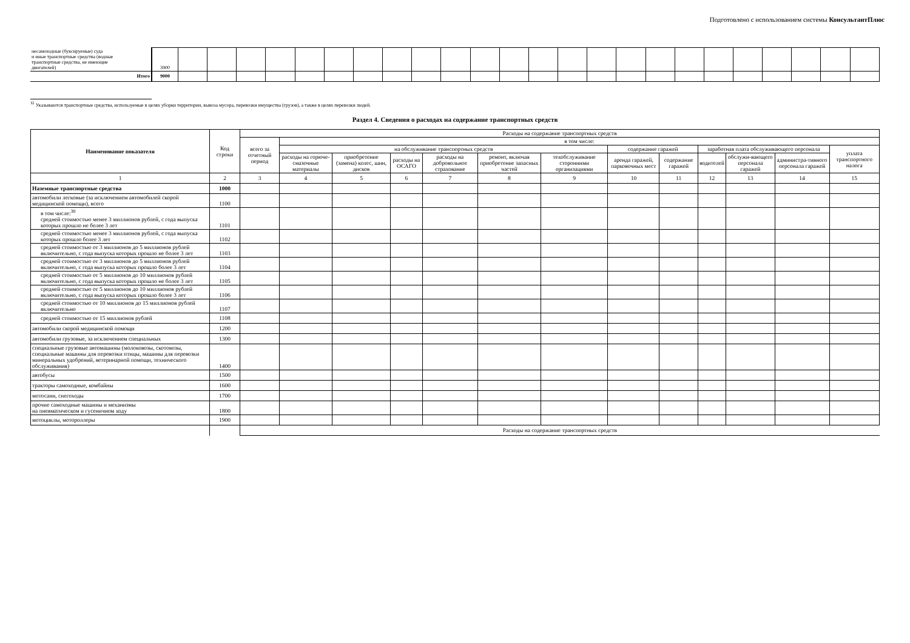Подготовлено с использованием системы КонсультантПлюс
| несамоходные (буксируемые) суда и иные транспортные средства (водные транспортные средства, не имеющие двигателей) | 3900 | | | | | | | | | | | | | | | | | | | | | | | | |
| Итого | 9000 | | | | | | | | | | | | | | | | | | | | | | | | |
<sup>32</sup> Указываются транспортные средства, используемые в целях уборки территории, вывоза мусора, перевозки имущества (грузов), а также в целях перевозки людей.
Раздел 4. Сведения о расходах на содержание транспортных средств
| Наименование показателя | Код строки | Расходы на содержание транспортных средств | | | | | | | | | | | | |
| --- | --- | --- | --- | --- | --- | --- | --- | --- | --- | --- | --- | --- | --- | --- |
| | | всего за отчетный период | в том числе: | | | | | | | | | | | |
| | | | на обслуживание транспортных средств | | | | | | содержание гаражей | | заработная плата обслуживающего персонала | | | уплата транспортного налога |
| | | | расходы на горюче-смазочные материалы | приобретение (замена) колес, шин, дисков | расходы на ОСАГО | расходы на добровольное страхование | ремонт, включая приобретение запасных частей | техобслуживание сторонними организациями | аренда гаражей, парковочных мест | содержание гаражей | водителей | обслужи-вающего персонала гаражей | администра-тивного персонала гаражей | |
| 1 | 2 | 3 | 4 | 5 | 6 | 7 | 8 | 9 | 10 | 11 | 12 | 13 | 14 | 15 |
| Наземные транспортные средства | 1000 | | | | | | | | | | | | | |
| автомобили легковые (за исключением автомобилей скорой медицинской помощи), всего | 1100 | | | | | | | | | | | | | |
| в том числе:<sup>30</sup> средней стоимостью менее 3 миллионов рублей, с года выпуска которых прошло не более 3 лет | 1101 | | | | | | | | | | | | | |
| средней стоимостью менее 3 миллионов рублей, с года выпуска которых прошло более 3 лет | 1102 | | | | | | | | | | | | | |
| средней стоимостью от 3 миллионов до 5 миллионов рублей включительно, с года выпуска которых прошло не более 3 лет | 1103 | | | | | | | | | | | | | |
| средней стоимостью от 3 миллионов до 5 миллионов рублей включительно, с года выпуска которых прошло более 3 лет | 1104 | | | | | | | | | | | | | |
| средней стоимостью от 5 миллионов до 10 миллионов рублей включительно, с года выпуска которых прошло не более 3 лет | 1105 | | | | | | | | | | | | | |
| средней стоимостью от 5 миллионов до 10 миллионов рублей включительно, с года выпуска которых прошло более 3 лет | 1106 | | | | | | | | | | | | | |
| средней стоимостью от 10 миллионов до 15 миллионов рублей включительно | 1107 | | | | | | | | | | | | | |
| средней стоимостью от 15 миллионов рублей | 1108 | | | | | | | | | | | | | |
| автомобили скорой медицинской помощи | 1200 | | | | | | | | | | | | | |
| автомобили грузовые, за исключением специальных | 1300 | | | | | | | | | | | | | |
| специальные грузовые автомашины (молоковозы, скотовозы, специальные машины для перевозки птицы, машины для перевозки минеральных удобрений, ветеринарной помощи, технического обслуживания) | 1400 | | | | | | | | | | | | | |
| автобусы | 1500 | | | | | | | | | | | | | |
| тракторы самоходные, комбайны | 1600 | | | | | | | | | | | | | |
| мотосани, снегоходы | 1700 | | | | | | | | | | | | | |
| прочие самоходные машины и механизмы на пневматическом и гусеничном ходу | 1800 | | | | | | | | | | | | | |
| мотоциклы, мотороллеры | 1900 | | | | | | | | | | | | | |
| | | Расходы на содержание транспортных средств | | | | | | | | | | | | |